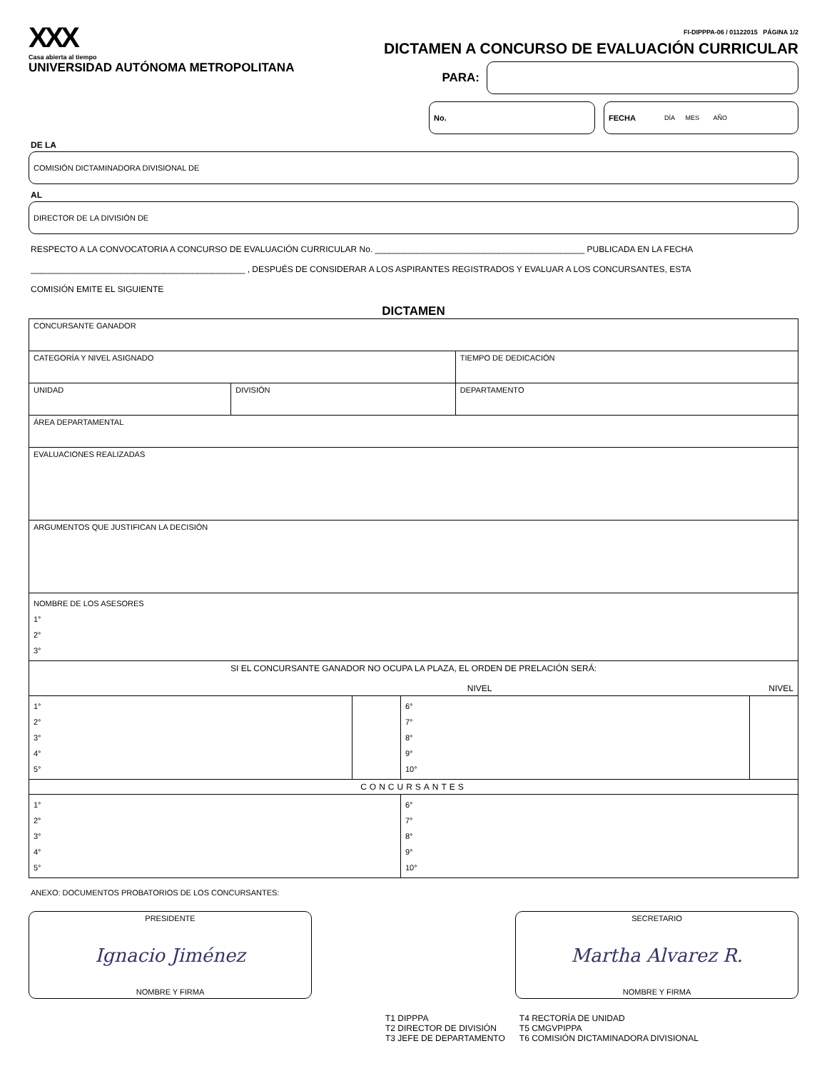XXX
Casa abierta al tiempo
UNIVERSIDAD AUTÓNOMA METROPOLITANA
FI-DIPPPA-06 / 01122015 PÁGINA 1/2
DICTAMEN A CONCURSO DE EVALUACIÓN CURRICULAR
PARA:
No. FECHA DÍA MES AÑO
DE LA
COMISIÓN DICTAMINADORA DIVISIONAL DE
AL
DIRECTOR DE LA DIVISIÓN DE
RESPECTO A LA CONVOCATORIA A CONCURSO DE EVALUACIÓN CURRICULAR No. ____________________________________________ PUBLICADA EN LA FECHA
_____________________________________________ , DESPUÉS DE CONSIDERAR A LOS ASPIRANTES REGISTRADOS Y EVALUAR A LOS CONCURSANTES, ESTA
COMISIÓN EMITE EL SIGUIENTE
DICTAMEN
| CONCURSANTE GANADOR | | | |
| CATEGORÍA Y NIVEL ASIGNADO | | | TIEMPO DE DEDICACIÓN |
| UNIDAD | DIVISIÓN | DEPARTAMENTO | |
| ÁREA DEPARTAMENTAL | | | |
| EVALUACIONES REALIZADAS | | | |
| ARGUMENTOS QUE JUSTIFICAN LA DECISIÓN | | | |
| NOMBRE DE LOS ASESORES 1° 2° 3° | | | |
| SI EL CONCURSANTE GANADOR NO OCUPA LA PLAZA, EL ORDEN DE PRELACIÓN SERÁ: NIVEL NIVEL | | | |
| 1° 2° 3° 4° 5° | | 6° 7° 8° 9° 10° | |
| CONCURSANTES | | | |
| 1° 2° 3° 4° 5° | | 6° 7° 8° 9° 10° | |
ANEXO: DOCUMENTOS PROBATORIOS DE LOS CONCURSANTES:
PRESIDENTE
Ignacio Jiménez
NOMBRE Y FIRMA
SECRETARIO
Martha Alvarez R.
NOMBRE Y FIRMA
T1 DIPPPA
T2 DIRECTOR DE DIVISIÓN
T3 JEFE DE DEPARTAMENTO
T4 RECTORÍA DE UNIDAD
T5 CMGVPIPPA
T6 COMISIÓN DICTAMINADORA DIVISIONAL